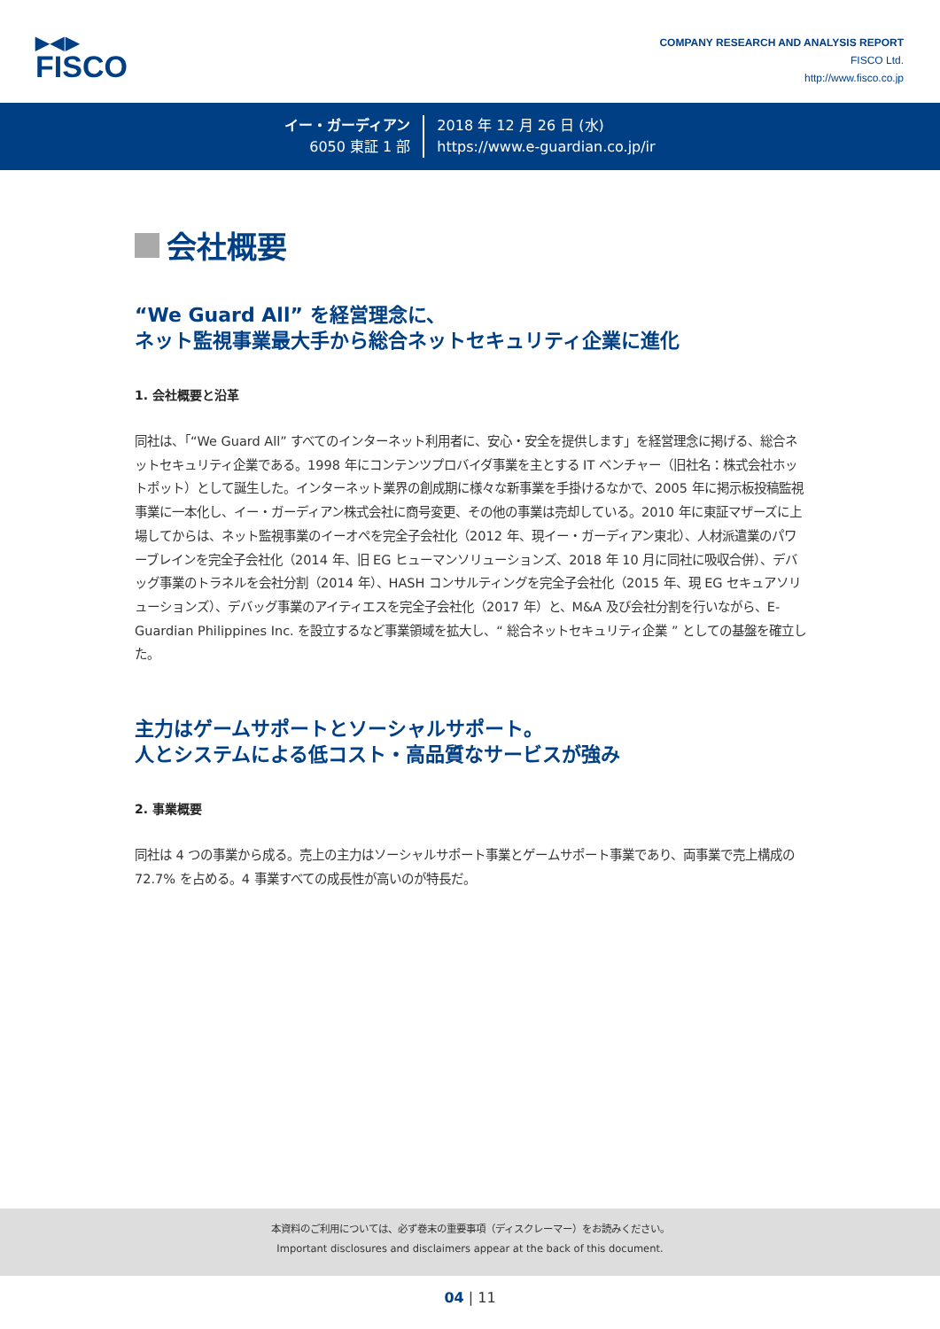▶◀▶
FISCO
COMPANY RESEARCH AND ANALYSIS REPORT
FISCO Ltd.
http://www.fisco.co.jp
イー・ガーディアン
6050 東証 1 部
2018 年 12 月 26 日 (水)
https://www.e-guardian.co.jp/ir
会社概要
“We Guard All” を経営理念に、
ネット監視事業最大手から総合ネットセキュリティ企業に進化
1. 会社概要と沿革
同社は、「“We Guard All” すべてのインターネット利用者に、安心・安全を提供します」を経営理念に掲げる、総合ネットセキュリティ企業である。1998 年にコンテンツプロバイダ事業を主とする IT ベンチャー（旧社名：株式会社ホットポット）として誕生した。インターネット業界の創成期に様々な新事業を手掛けるなかで、2005 年に掲示板投稿監視事業に一本化し、イー・ガーディアン株式会社に商号変更、その他の事業は売却している。2010 年に東証マザーズに上場してからは、ネット監視事業のイーオペを完全子会社化（2012 年、現イー・ガーディアン東北）、人材派遣業のパワーブレインを完全子会社化（2014 年、旧 EG ヒューマンソリューションズ、2018 年 10 月に同社に吸収合併）、デバッグ事業のトラネルを会社分割（2014 年）、HASH コンサルティングを完全子会社化（2015 年、現 EG セキュアソリューションズ）、デバッグ事業のアイティエスを完全子会社化（2017 年）と、M&A 及び会社分割を行いながら、E-Guardian Philippines Inc. を設立するなど事業領域を拡大し、“ 総合ネットセキュリティ企業 ” としての基盤を確立した。
主力はゲームサポートとソーシャルサポート。
人とシステムによる低コスト・高品質なサービスが強み
2. 事業概要
同社は 4 つの事業から成る。売上の主力はソーシャルサポート事業とゲームサポート事業であり、両事業で売上構成の 72.7% を占める。4 事業すべての成長性が高いのが特長だ。
本資料のご利用については、必ず巻末の重要事項（ディスクレーマー）をお読みください。
Important disclosures and disclaimers appear at the back of this document.
04 | 11